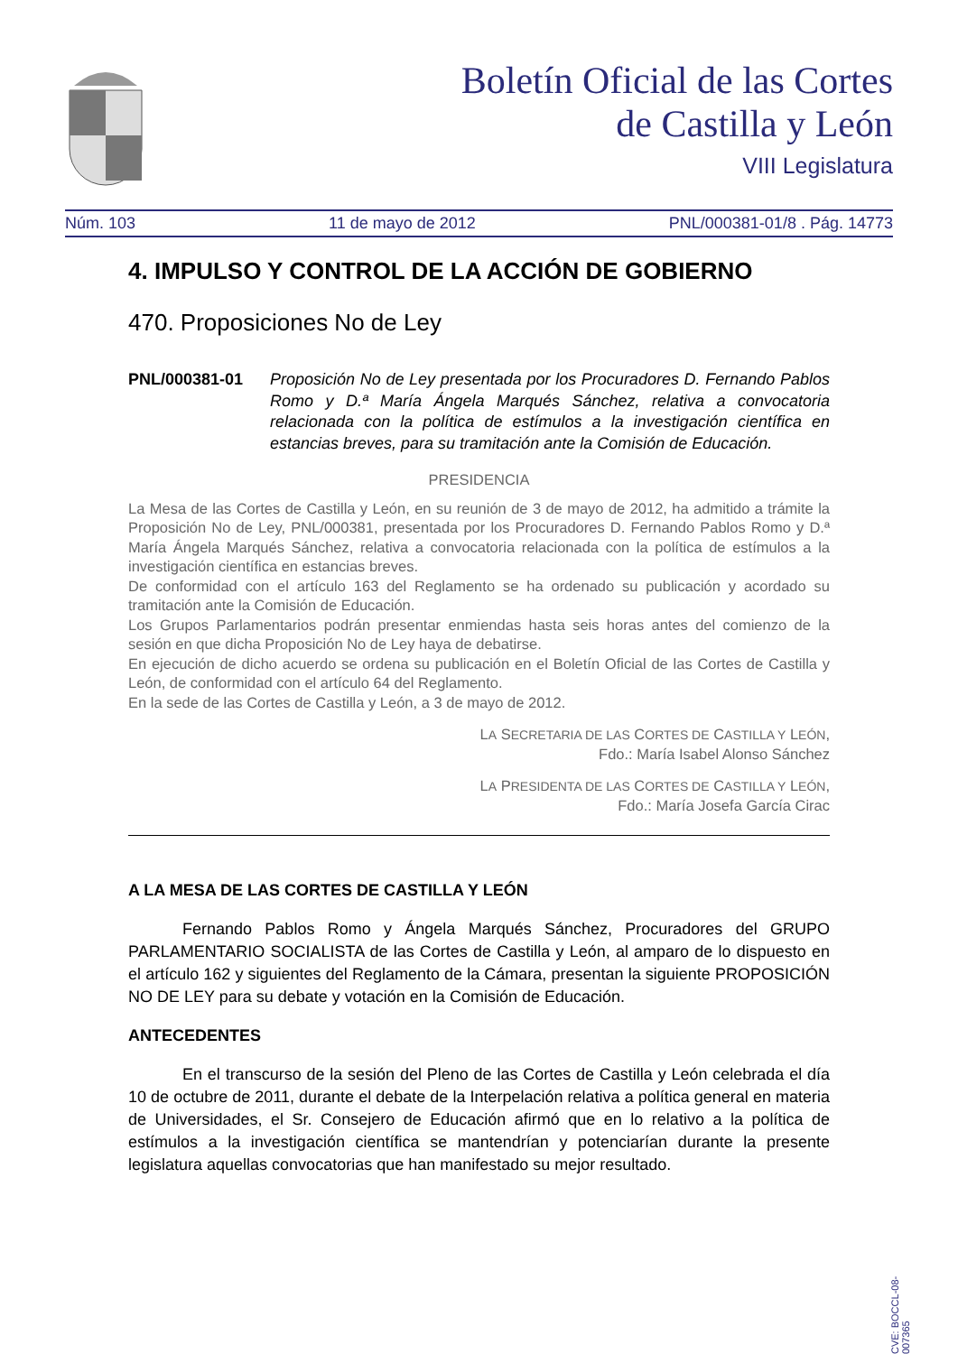Boletín Oficial de las Cortes
de Castilla y León
VIII Legislatura
Núm. 103 11 de mayo de 2012 PNL/000381-01/8 . Pág. 14773
4. IMPULSO Y CONTROL DE LA ACCIÓN DE GOBIERNO
470. Proposiciones No de Ley
PNL/000381-01 Proposición No de Ley presentada por los Procuradores D. Fernando Pablos Romo y D.ª María Ángela Marqués Sánchez, relativa a convocatoria relacionada con la política de estímulos a la investigación científica en estancias breves, para su tramitación ante la Comisión de Educación.
PRESIDENCIA
La Mesa de las Cortes de Castilla y León, en su reunión de 3 de mayo de 2012, ha admitido a trámite la Proposición No de Ley, PNL/000381, presentada por los Procuradores D. Fernando Pablos Romo y D.ª María Ángela Marqués Sánchez, relativa a convocatoria relacionada con la política de estímulos a la investigación científica en estancias breves.
De conformidad con el artículo 163 del Reglamento se ha ordenado su publicación y acordado su tramitación ante la Comisión de Educación.
Los Grupos Parlamentarios podrán presentar enmiendas hasta seis horas antes del comienzo de la sesión en que dicha Proposición No de Ley haya de debatirse.
En ejecución de dicho acuerdo se ordena su publicación en el Boletín Oficial de las Cortes de Castilla y León, de conformidad con el artículo 64 del Reglamento.
En la sede de las Cortes de Castilla y León, a 3 de mayo de 2012.
LA SECRETARIA DE LAS CORTES DE CASTILLA Y LEÓN,
Fdo.: María Isabel Alonso Sánchez
LA PRESIDENTA DE LAS CORTES DE CASTILLA Y LEÓN,
Fdo.: María Josefa García Cirac
A LA MESA DE LAS CORTES DE CASTILLA Y LEÓN
Fernando Pablos Romo y Ángela Marqués Sánchez, Procuradores del GRUPO PARLAMENTARIO SOCIALISTA de las Cortes de Castilla y León, al amparo de lo dispuesto en el artículo 162 y siguientes del Reglamento de la Cámara, presentan la siguiente PROPOSICIÓN NO DE LEY para su debate y votación en la Comisión de Educación.
ANTECEDENTES
En el transcurso de la sesión del Pleno de las Cortes de Castilla y León celebrada el día 10 de octubre de 2011, durante el debate de la Interpelación relativa a política general en materia de Universidades, el Sr. Consejero de Educación afirmó que en lo relativo a la política de estímulos a la investigación científica se mantendrían y potenciarían durante la presente legislatura aquellas convocatorias que han manifestado su mejor resultado.
CVE: BOCCL-08-007365